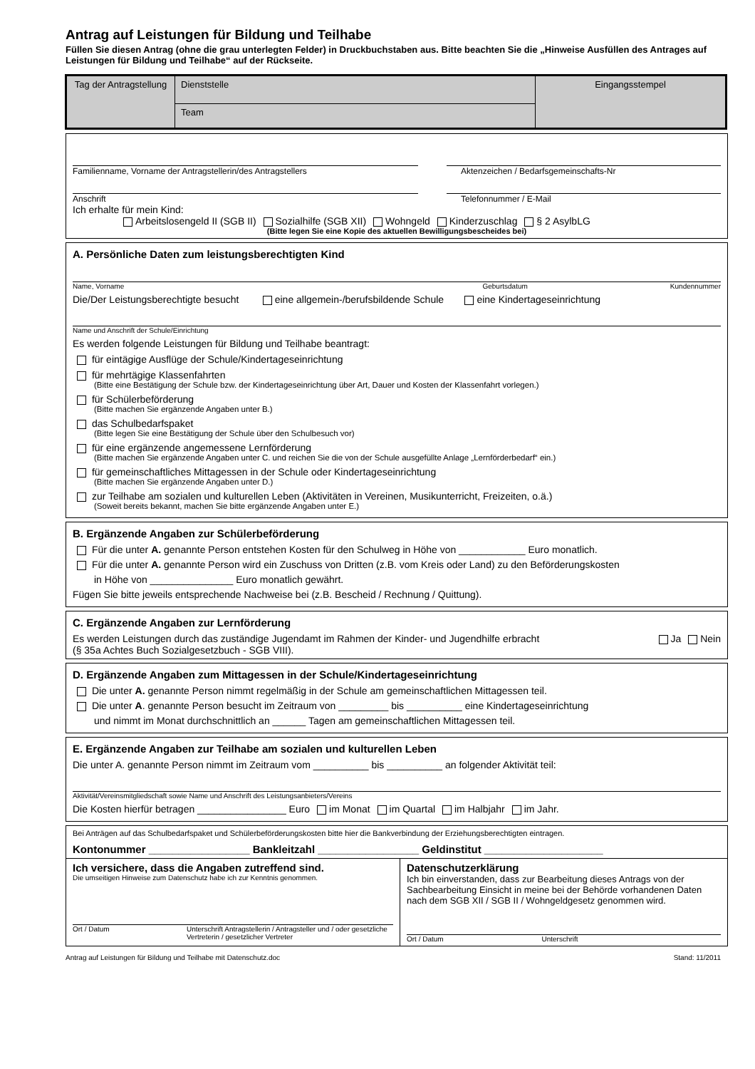Antrag auf Leistungen für Bildung und Teilhabe
Füllen Sie diesen Antrag (ohne die grau unterlegten Felder) in Druckbuchstaben aus. Bitte beachten Sie die „Hinweise Ausfüllen des Antrages auf Leistungen für Bildung und Teilhabe“ auf der Rückseite.
| Tag der Antragstellung | Dienststelle | Eingangsstempel |
| | Team | |
Familienname, Vorname der Antragstellerin/des Antragstellers
Aktenzeichen / Bedarfsgemeinschafts-Nr
Anschrift Telefonnummer / E-Mail
Ich erhalte für mein Kind:
Arbeitslosengeld II (SGB II) Sozialhilfe (SGB XII) Wohngeld Kinderzuschlag § 2 AsylbLG
(Bitte legen Sie eine Kopie des aktuellen Bewilligungsbescheides bei)
A. Persönliche Daten zum leistungsberechtigten Kind
Name, Vorname Geburtsdatum Kundennummer
Die/Der Leistungsberechtigte besucht eine allgemein-/berufsbildende Schule eine Kindertageseinrichtung
Name und Anschrift der Schule/Einrichtung
Es werden folgende Leistungen für Bildung und Teilhabe beantragt:
für eintägige Ausflüge der Schule/Kindertageseinrichtung
für mehrtägige Klassenfahrten
(Bitte eine Bestätigung der Schule bzw. der Kindertageseinrichtung über Art, Dauer und Kosten der Klassenfahrt vorlegen.)
für Schülerbeförderung
(Bitte machen Sie ergänzende Angaben unter B.)
das Schulbedarfspaket
(Bitte legen Sie eine Bestätigung der Schule über den Schulbesuch vor)
für eine ergänzende angemessene Lernförderung
(Bitte machen Sie ergänzende Angaben unter C. und reichen Sie die von der Schule ausgefüllte Anlage „Lernförderbedarf“ ein.)
für gemeinschaftliches Mittagessen in der Schule oder Kindertageseinrichtung
(Bitte machen Sie ergänzende Angaben unter D.)
zur Teilhabe am sozialen und kulturellen Leben (Aktivitäten in Vereinen, Musikunterricht, Freizeiten, o.ä.)
(Soweit bereits bekannt, machen Sie bitte ergänzende Angaben unter E.)
B. Ergänzende Angaben zur Schülerbeförderung
Für die unter A. genannte Person entstehen Kosten für den Schulweg in Höhe von ____________ Euro monatlich.
Für die unter A. genannte Person wird ein Zuschuss von Dritten (z.B. vom Kreis oder Land) zu den Beförderungskosten
in Höhe von _______________ Euro monatlich gewährt.
Fügen Sie bitte jeweils entsprechende Nachweise bei (z.B. Bescheid / Rechnung / Quittung).
C. Ergänzende Angaben zur Lernförderung
Es werden Leistungen durch das zuständige Jugendamt im Rahmen der Kinder- und Jugendhilfe erbracht Ja Nein
(§ 35a Achtes Buch Sozialgesetzbuch - SGB VIII).
D. Ergänzende Angaben zum Mittagessen in der Schule/Kindertageseinrichtung
Die unter A. genannte Person nimmt regelmäßig in der Schule am gemeinschaftlichen Mittagessen teil.
Die unter A. genannte Person besucht im Zeitraum von _________ bis __________ eine Kindertageseinrichtung
und nimmt im Monat durchschnittlich an ______ Tagen am gemeinschaftlichen Mittagessen teil.
E. Ergänzende Angaben zur Teilhabe am sozialen und kulturellen Leben
Die unter A. genannte Person nimmt im Zeitraum vom __________ bis __________ an folgender Aktivität teil:
Aktivität/Vereinsmitgliedschaft sowie Name und Anschrift des Leistungsanbieters/Vereins
Die Kosten hierfür betragen ________________ Euro im Monat im Quartal im Halbjahr im Jahr.
Bei Anträgen auf das Schulbedarfspaket und Schülerbeförderungskosten bitte hier die Bankverbindung der Erziehungsberechtigten eintragen.
Kontonummer _________________ Bankleitzahl _________________ Geldinstitut ____________________
Ich versichere, dass die Angaben zutreffend sind.
Die umseitigen Hinweise zum Datenschutz habe ich zur Kenntnis genommen.
Ort / Datum Unterschrift Antragstellerin / Antragsteller und / oder gesetzliche Vertreterin / gesetzlicher Vertreter
Datenschutzerklärung
Ich bin einverstanden, dass zur Bearbeitung dieses Antrags von der Sachbearbeitung Einsicht in meine bei der Behörde vorhandenen Daten nach dem SGB XII / SGB II / Wohngeldgesetz genommen wird.
Ort / Datum Unterschrift
Antrag auf Leistungen für Bildung und Teilhabe mit Datenschutz.doc Stand: 11/2011